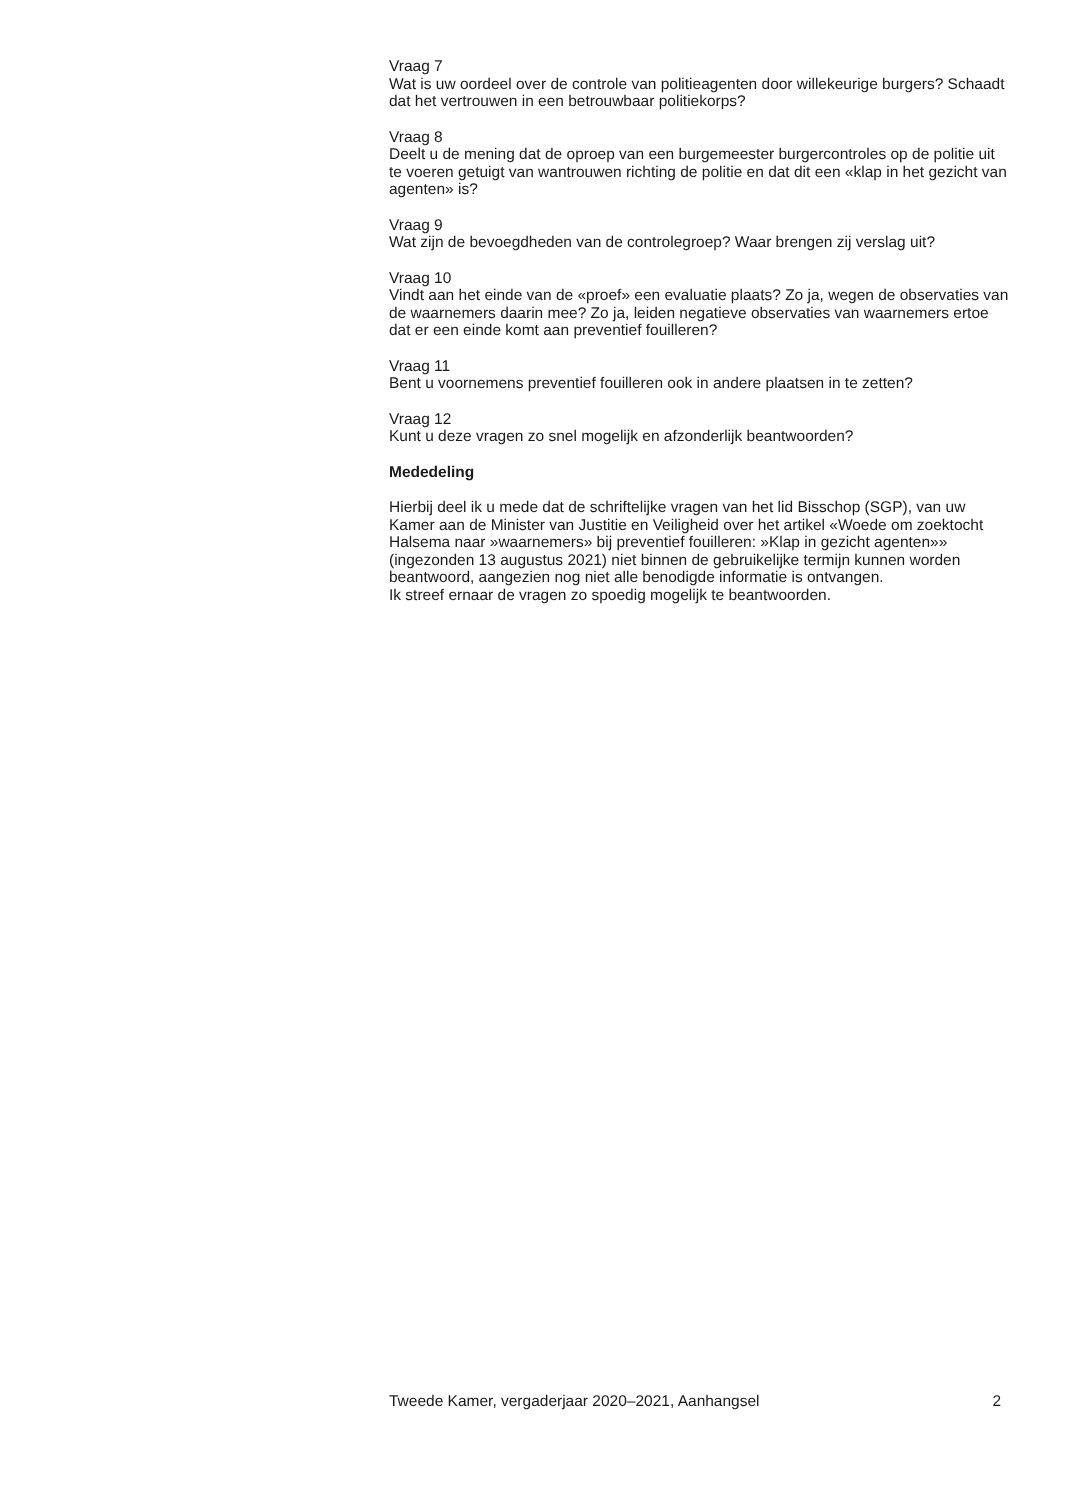Vraag 7
Wat is uw oordeel over de controle van politieagenten door willekeurige burgers? Schaadt dat het vertrouwen in een betrouwbaar politiekorps?
Vraag 8
Deelt u de mening dat de oproep van een burgemeester burgercontroles op de politie uit te voeren getuigt van wantrouwen richting de politie en dat dit een «klap in het gezicht van agenten» is?
Vraag 9
Wat zijn de bevoegdheden van de controlegroep? Waar brengen zij verslag uit?
Vraag 10
Vindt aan het einde van de «proef» een evaluatie plaats? Zo ja, wegen de observaties van de waarnemers daarin mee? Zo ja, leiden negatieve observaties van waarnemers ertoe dat er een einde komt aan preventief fouilleren?
Vraag 11
Bent u voornemens preventief fouilleren ook in andere plaatsen in te zetten?
Vraag 12
Kunt u deze vragen zo snel mogelijk en afzonderlijk beantwoorden?
Mededeling
Hierbij deel ik u mede dat de schriftelijke vragen van het lid Bisschop (SGP), van uw Kamer aan de Minister van Justitie en Veiligheid over het artikel «Woede om zoektocht Halsema naar »waarnemers» bij preventief fouilleren: »Klap in gezicht agenten»» (ingezonden 13 augustus 2021) niet binnen de gebruikelijke termijn kunnen worden beantwoord, aangezien nog niet alle benodigde informatie is ontvangen.
Ik streef ernaar de vragen zo spoedig mogelijk te beantwoorden.
Tweede Kamer, vergaderjaar 2020–2021, Aanhangsel 2